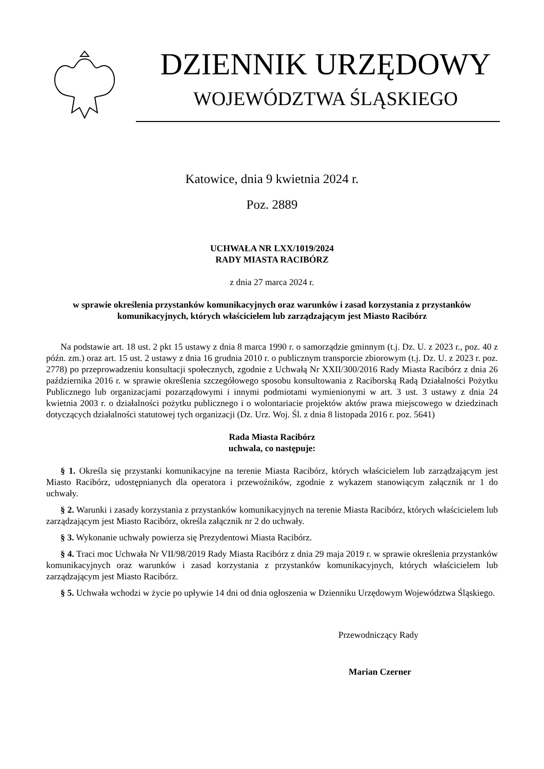DZIENNIK URZĘDOWY
WOJEWÓDZTWA ŚLĄSKIEGO
Katowice, dnia 9 kwietnia 2024 r.
Poz. 2889
UCHWAŁA NR LXX/1019/2024
RADY MIASTA RACIBÓRZ
z dnia 27 marca 2024 r.
w sprawie określenia przystanków komunikacyjnych oraz warunków i zasad korzystania z przystanków komunikacyjnych, których właścicielem lub zarządzającym jest Miasto Racibórz
Na podstawie art. 18 ust. 2 pkt 15 ustawy z dnia 8 marca 1990 r. o samorządzie gminnym (t.j. Dz. U. z 2023 r., poz. 40 z późn. zm.) oraz art. 15 ust. 2 ustawy z dnia 16 grudnia 2010 r. o publicznym transporcie zbiorowym (t.j. Dz. U. z 2023 r. poz. 2778) po przeprowadzeniu konsultacji społecznych, zgodnie z Uchwałą Nr XXII/300/2016 Rady Miasta Racibórz z dnia 26 października 2016 r. w sprawie określenia szczegółowego sposobu konsultowania z Raciborską Radą Działalności Pożytku Publicznego lub organizacjami pozarządowymi i innymi podmiotami wymienionymi w art. 3 ust. 3 ustawy z dnia 24 kwietnia 2003 r. o działalności pożytku publicznego i o wolontariacie projektów aktów prawa miejscowego w dziedzinach dotyczących działalności statutowej tych organizacji (Dz. Urz. Woj. Śl. z dnia 8 listopada 2016 r. poz. 5641)
Rada Miasta Racibórz
uchwala, co następuje:
§ 1. Określa się przystanki komunikacyjne na terenie Miasta Racibórz, których właścicielem lub zarządzającym jest Miasto Racibórz, udostępnianych dla operatora i przewoźników, zgodnie z wykazem stanowiącym załącznik nr 1 do uchwały.
§ 2. Warunki i zasady korzystania z przystanków komunikacyjnych na terenie Miasta Racibórz, których właścicielem lub zarządzającym jest Miasto Racibórz, określa załącznik nr 2 do uchwały.
§ 3. Wykonanie uchwały powierza się Prezydentowi Miasta Racibórz.
§ 4. Traci moc Uchwała Nr VII/98/2019 Rady Miasta Racibórz z dnia 29 maja 2019 r. w sprawie określenia przystanków komunikacyjnych oraz warunków i zasad korzystania z przystanków komunikacyjnych, których właścicielem lub zarządzającym jest Miasto Racibórz.
§ 5. Uchwała wchodzi w życie po upływie 14 dni od dnia ogłoszenia w Dzienniku Urzędowym Województwa Śląskiego.
Przewodniczący Rady
Marian Czerner